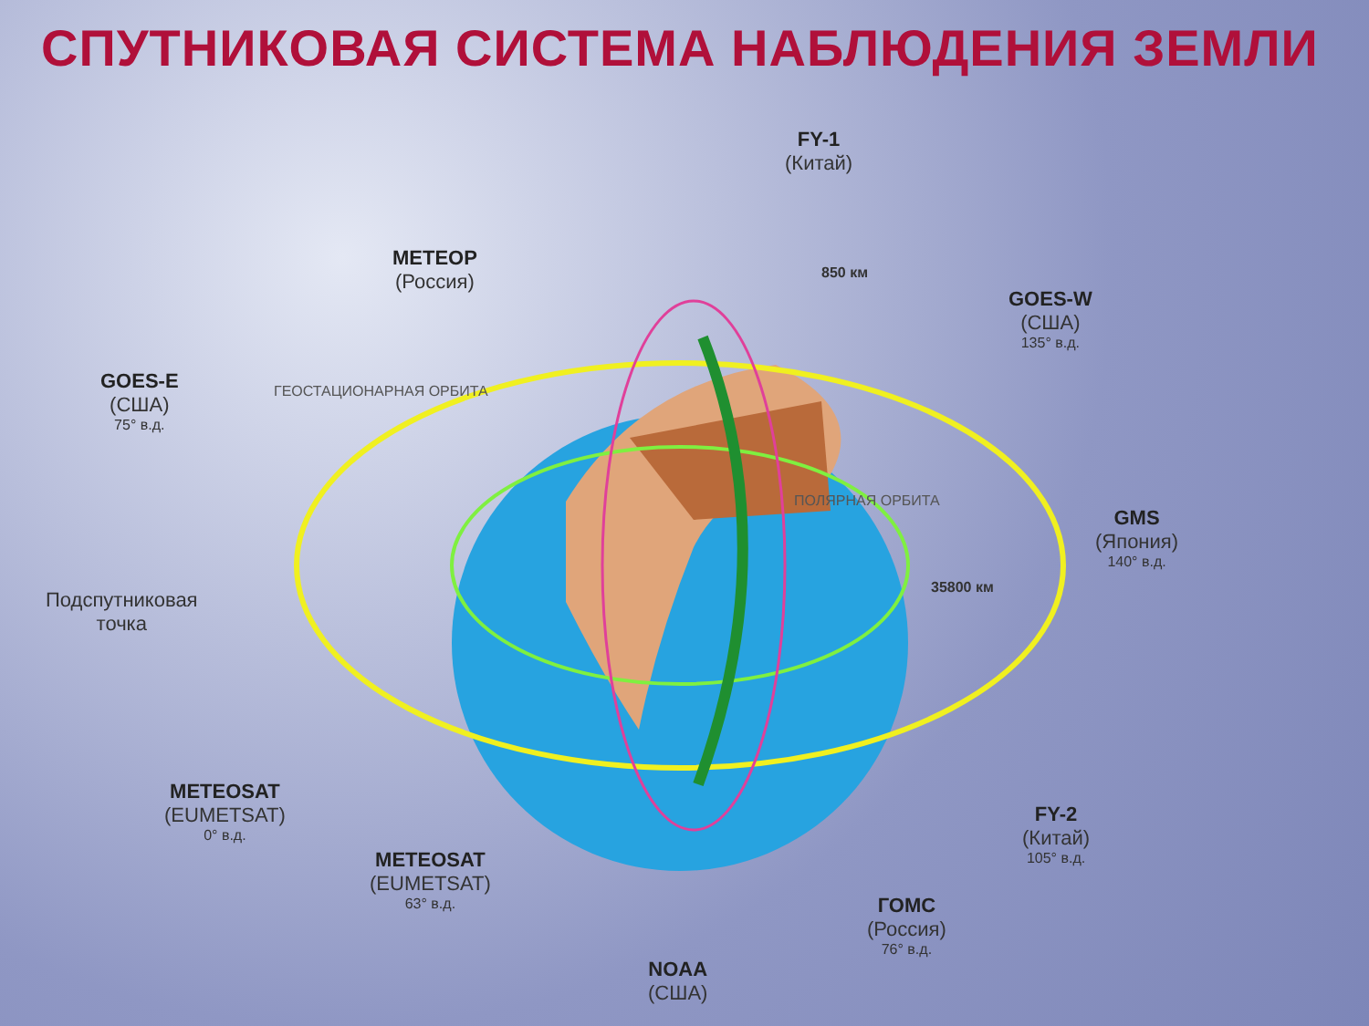СПУТНИКОВАЯ СИСТЕМА НАБЛЮДЕНИЯ ЗЕМЛИ
FY-1
(Китай)
МЕТЕОР
(Россия)
850 км
GOES-W
(США)
135° в.д.
GOES-E
(США)
75° в.д.
ГЕОСТАЦИОНАРНАЯ ОРБИТА
ПОЛЯРНАЯ ОРБИТА
GMS
(Япония)
140° в.д.
35800 км
Подспутниковая
точка
METEOSAT
(EUMETSAT)
0° в.д.
FY-2
(Китай)
105° в.д.
METEOSAT
(EUMETSAT)
63° в.д.
ГОМС
(Россия)
76° в.д.
NOAA
(США)